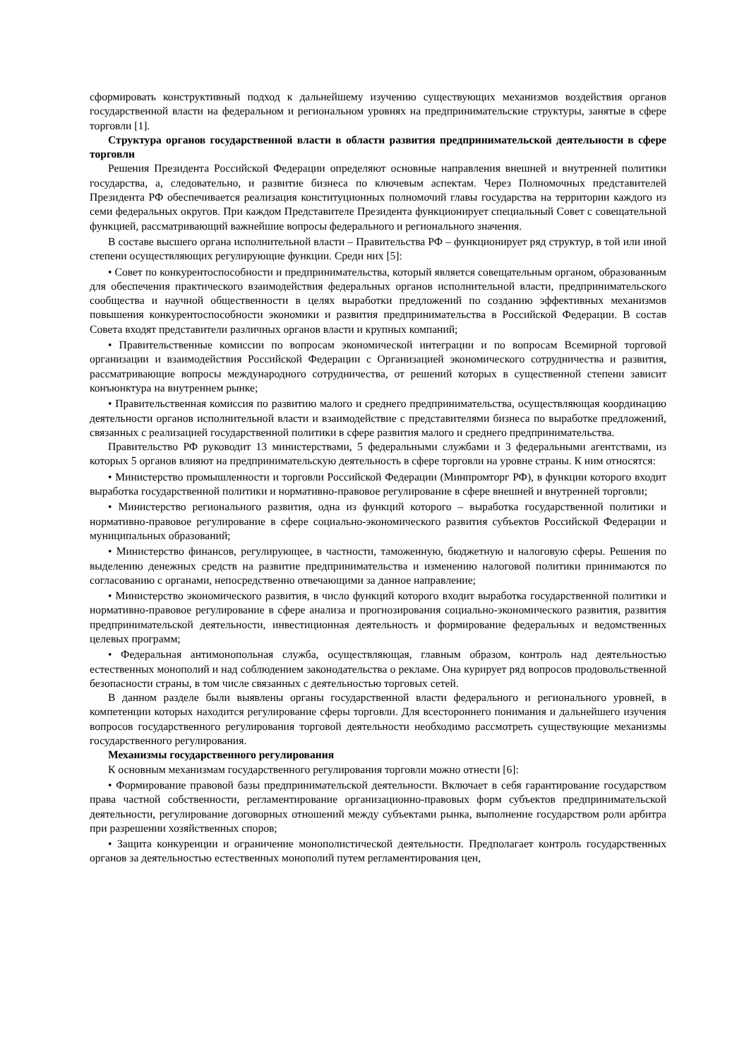сформировать конструктивный подход к дальнейшему изучению существующих механизмов воздействия органов государственной власти на федеральном и региональном уровнях на предпринимательские структуры, занятые в сфере торговли [1].
Структура органов государственной власти в области развития предпринимательской деятельности в сфере торговли
Решения Президента Российской Федерации определяют основные направления внешней и внутренней политики государства, а, следовательно, и развитие бизнеса по ключевым аспектам. Через Полномочных представителей Президента РФ обеспечивается реализация конституционных полномочий главы государства на территории каждого из семи федеральных округов. При каждом Представителе Президента функционирует специальный Совет с совещательной функцией, рассматривающий важнейшие вопросы федерального и регионального значения.
В составе высшего органа исполнительной власти – Правительства РФ – функционирует ряд структур, в той или иной степени осуществляющих регулирующие функции. Среди них [5]:
• Совет по конкурентоспособности и предпринимательства, который является совещательным органом, образованным для обеспечения практического взаимодействия федеральных органов исполнительной власти, предпринимательского сообщества и научной общественности в целях выработки предложений по созданию эффективных механизмов повышения конкурентоспособности экономики и развития предпринимательства в Российской Федерации. В состав Совета входят представители различных органов власти и крупных компаний;
• Правительственные комиссии по вопросам экономической интеграции и по вопросам Всемирной торговой организации и взаимодействия Российской Федерации с Организацией экономического сотрудничества и развития, рассматривающие вопросы международного сотрудничества, от решений которых в существенной степени зависит конъюнктура на внутреннем рынке;
• Правительственная комиссия по развитию малого и среднего предпринимательства, осуществляющая координацию деятельности органов исполнительной власти и взаимодействие с представителями бизнеса по выработке предложений, связанных с реализацией государственной политики в сфере развития малого и среднего предпринимательства.
Правительство РФ руководит 13 министерствами, 5 федеральными службами и 3 федеральными агентствами, из которых 5 органов влияют на предпринимательскую деятельность в сфере торговли на уровне страны. К ним относятся:
• Министерство промышленности и торговли Российской Федерации (Минпромторг РФ), в функции которого входит выработка государственной политики и нормативно-правовое регулирование в сфере внешней и внутренней торговли;
• Министерство регионального развития, одна из функций которого – выработка государственной политики и нормативно-правовое регулирование в сфере социально-экономического развития субъектов Российской Федерации и муниципальных образований;
• Министерство финансов, регулирующее, в частности, таможенную, бюджетную и налоговую сферы. Решения по выделению денежных средств на развитие предпринимательства и изменению налоговой политики принимаются по согласованию с органами, непосредственно отвечающими за данное направление;
• Министерство экономического развития, в число функций которого входит выработка государственной политики и нормативно-правовое регулирование в сфере анализа и прогнозирования социально-экономического развития, развития предпринимательской деятельности, инвестиционная деятельность и формирование федеральных и ведомственных целевых программ;
• Федеральная антимонопольная служба, осуществляющая, главным образом, контроль над деятельностью естественных монополий и над соблюдением законодательства о рекламе. Она курирует ряд вопросов продовольственной безопасности страны, в том числе связанных с деятельностью торговых сетей.
В данном разделе были выявлены органы государственной власти федерального и регионального уровней, в компетенции которых находится регулирование сферы торговли. Для всестороннего понимания и дальнейшего изучения вопросов государственного регулирования торговой деятельности необходимо рассмотреть существующие механизмы государственного регулирования.
Механизмы государственного регулирования
К основным механизмам государственного регулирования торговли можно отнести [6]:
• Формирование правовой базы предпринимательской деятельности. Включает в себя гарантирование государством права частной собственности, регламентирование организационно-правовых форм субъектов предпринимательской деятельности, регулирование договорных отношений между субъектами рынка, выполнение государством роли арбитра при разрешении хозяйственных споров;
• Защита конкуренции и ограничение монополистической деятельности. Предполагает контроль государственных органов за деятельностью естественных монополий путем регламентирования цен,